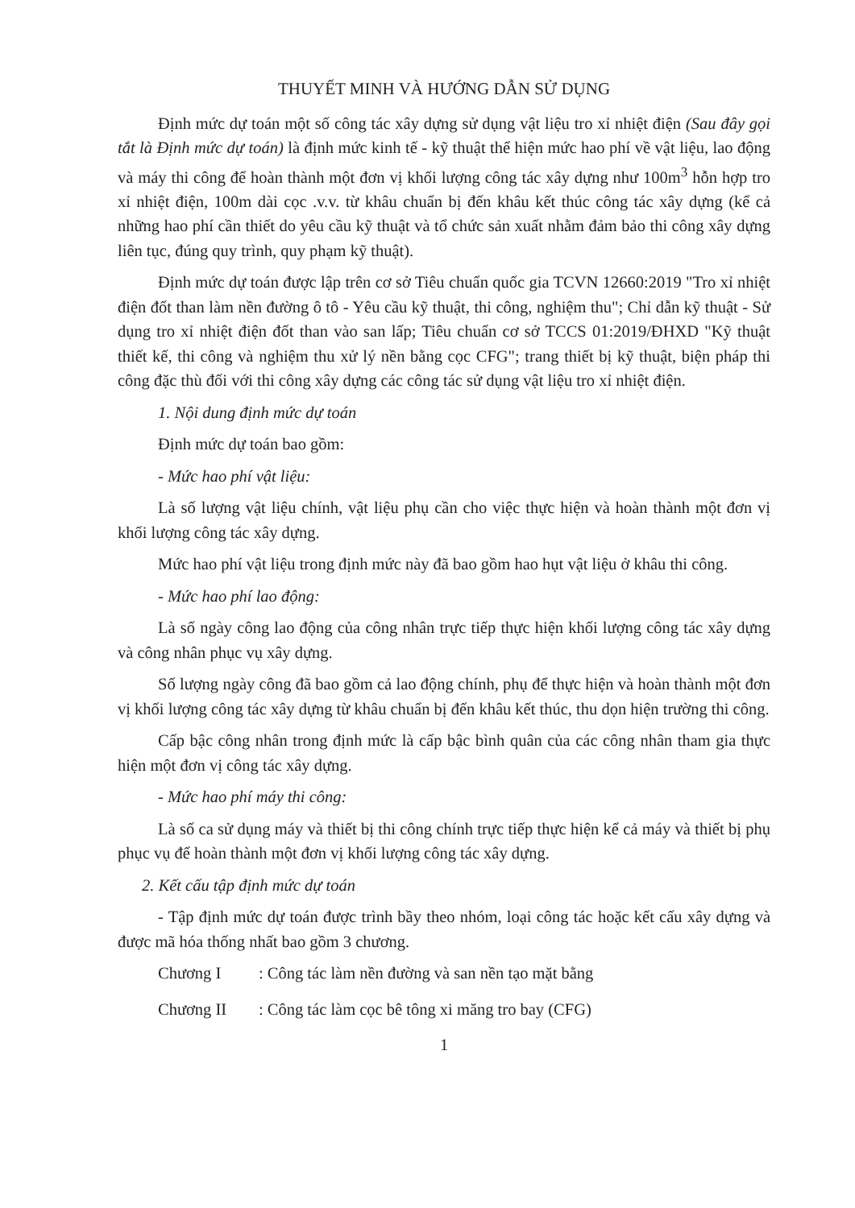THUYẾT MINH VÀ HƯỚNG DẪN SỬ DỤNG
Định mức dự toán một số công tác xây dựng sử dụng vật liệu tro xỉ nhiệt điện (Sau đây gọi tắt là Định mức dự toán) là định mức kinh tế - kỹ thuật thể hiện mức hao phí về vật liệu, lao động và máy thi công để hoàn thành một đơn vị khối lượng công tác xây dựng như 100m<sup>3</sup> hỗn hợp tro xỉ nhiệt điện, 100m dài cọc .v.v. từ khâu chuẩn bị đến khâu kết thúc công tác xây dựng (kể cả những hao phí cần thiết do yêu cầu kỹ thuật và tổ chức sản xuất nhằm đảm bảo thi công xây dựng liên tục, đúng quy trình, quy phạm kỹ thuật).
Định mức dự toán được lập trên cơ sở Tiêu chuẩn quốc gia TCVN 12660:2019 "Tro xỉ nhiệt điện đốt than làm nền đường ô tô - Yêu cầu kỹ thuật, thi công, nghiệm thu"; Chỉ dẫn kỹ thuật - Sử dụng tro xỉ nhiệt điện đốt than vào san lấp; Tiêu chuẩn cơ sở TCCS 01:2019/ĐHXD "Kỹ thuật thiết kế, thi công và nghiệm thu xử lý nền bằng cọc CFG"; trang thiết bị kỹ thuật, biện pháp thi công đặc thù đối với thi công xây dựng các công tác sử dụng vật liệu tro xỉ nhiệt điện.
1. Nội dung định mức dự toán
Định mức dự toán bao gồm:
- Mức hao phí vật liệu:
Là số lượng vật liệu chính, vật liệu phụ cần cho việc thực hiện và hoàn thành một đơn vị khối lượng công tác xây dựng.
Mức hao phí vật liệu trong định mức này đã bao gồm hao hụt vật liệu ở khâu thi công.
- Mức hao phí lao động:
Là số ngày công lao động của công nhân trực tiếp thực hiện khối lượng công tác xây dựng và công nhân phục vụ xây dựng.
Số lượng ngày công đã bao gồm cả lao động chính, phụ để thực hiện và hoàn thành một đơn vị khối lượng công tác xây dựng từ khâu chuẩn bị đến khâu kết thúc, thu dọn hiện trường thi công.
Cấp bậc công nhân trong định mức là cấp bậc bình quân của các công nhân tham gia thực hiện một đơn vị công tác xây dựng.
- Mức hao phí máy thi công:
Là số ca sử dụng máy và thiết bị thi công chính trực tiếp thực hiện kể cả máy và thiết bị phụ phục vụ để hoàn thành một đơn vị khối lượng công tác xây dựng.
2. Kết cấu tập định mức dự toán
- Tập định mức dự toán được trình bầy theo nhóm, loại công tác hoặc kết cấu xây dựng và được mã hóa thống nhất bao gồm 3 chương.
Chương I : Công tác làm nền đường và san nền tạo mặt bằng
Chương II : Công tác làm cọc bê tông xi măng tro bay (CFG)
1